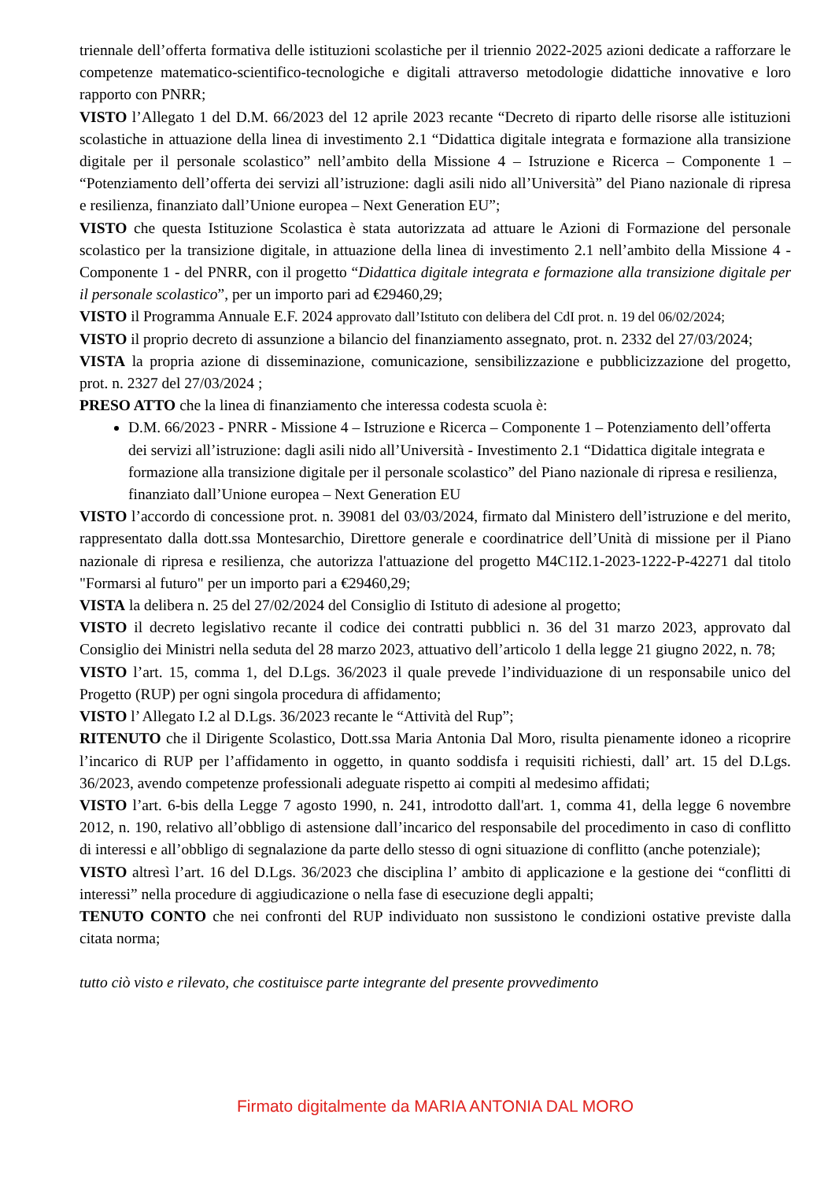triennale dell’offerta formativa delle istituzioni scolastiche per il triennio 2022-2025 azioni dedicate a rafforzare le competenze matematico-scientifico-tecnologiche e digitali attraverso metodologie didattiche innovative e loro rapporto con PNRR;
VISTO l’Allegato 1 del D.M. 66/2023 del 12 aprile 2023 recante “Decreto di riparto delle risorse alle istituzioni scolastiche in attuazione della linea di investimento 2.1 “Didattica digitale integrata e formazione alla transizione digitale per il personale scolastico” nell’ambito della Missione 4 – Istruzione e Ricerca – Componente 1 – “Potenziamento dell’offerta dei servizi all’istruzione: dagli asili nido all’Università” del Piano nazionale di ripresa e resilienza, finanziato dall’Unione europea – Next Generation EU”;
VISTO che questa Istituzione Scolastica è stata autorizzata ad attuare le Azioni di Formazione del personale scolastico per la transizione digitale, in attuazione della linea di investimento 2.1 nell’ambito della Missione 4 - Componente 1 - del PNRR, con il progetto “Didattica digitale integrata e formazione alla transizione digitale per il personale scolastico”, per un importo pari ad €29460,29;
VISTO il Programma Annuale E.F. 2024 approvato dall’Istituto con delibera del CdI prot. n. 19 del 06/02/2024;
VISTO il proprio decreto di assunzione a bilancio del finanziamento assegnato, prot. n. 2332 del 27/03/2024;
VISTA la propria azione di disseminazione, comunicazione, sensibilizzazione e pubblicizzazione del progetto, prot. n. 2327 del 27/03/2024 ;
PRESO ATTO che la linea di finanziamento che interessa codesta scuola è:
D.M. 66/2023 - PNRR - Missione 4 – Istruzione e Ricerca – Componente 1 – Potenziamento dell’offerta dei servizi all’istruzione: dagli asili nido all’Università - Investimento 2.1 “Didattica digitale integrata e formazione alla transizione digitale per il personale scolastico” del Piano nazionale di ripresa e resilienza, finanziato dall’Unione europea – Next Generation EU
VISTO l’accordo di concessione prot. n. 39081 del 03/03/2024, firmato dal Ministero dell’istruzione e del merito, rappresentato dalla dott.ssa Montesarchio, Direttore generale e coordinatrice dell’Unità di missione per il Piano nazionale di ripresa e resilienza, che autorizza l'attuazione del progetto M4C1I2.1-2023-1222-P-42271 dal titolo "Formarsi al futuro" per un importo pari a €29460,29;
VISTA la delibera n. 25 del 27/02/2024 del Consiglio di Istituto di adesione al progetto;
VISTO il decreto legislativo recante il codice dei contratti pubblici n. 36 del 31 marzo 2023, approvato dal Consiglio dei Ministri nella seduta del 28 marzo 2023, attuativo dell’articolo 1 della legge 21 giugno 2022, n. 78;
VISTO l’art. 15, comma 1, del D.Lgs. 36/2023 il quale prevede l’individuazione di un responsabile unico del Progetto (RUP) per ogni singola procedura di affidamento;
VISTO l’ Allegato I.2 al D.Lgs. 36/2023 recante le “Attività del Rup”;
RITENUTO che il Dirigente Scolastico, Dott.ssa Maria Antonia Dal Moro, risulta pienamente idoneo a ricoprire l’incarico di RUP per l’affidamento in oggetto, in quanto soddisfa i requisiti richiesti, dall’ art. 15 del D.Lgs. 36/2023, avendo competenze professionali adeguate rispetto ai compiti al medesimo affidati;
VISTO l’art. 6-bis della Legge 7 agosto 1990, n. 241, introdotto dall'art. 1, comma 41, della legge 6 novembre 2012, n. 190, relativo all’obbligo di astensione dall’incarico del responsabile del procedimento in caso di conflitto di interessi e all’obbligo di segnalazione da parte dello stesso di ogni situazione di conflitto (anche potenziale);
VISTO altresì l’art. 16 del D.Lgs. 36/2023 che disciplina l’ ambito di applicazione e la gestione dei “conflitti di interessi” nella procedure di aggiudicazione o nella fase di esecuzione degli appalti;
TENUTO CONTO che nei confronti del RUP individuato non sussistono le condizioni ostative previste dalla citata norma;
tutto ciò visto e rilevato, che costituisce parte integrante del presente provvedimento
Firmato digitalmente da MARIA ANTONIA DAL MORO